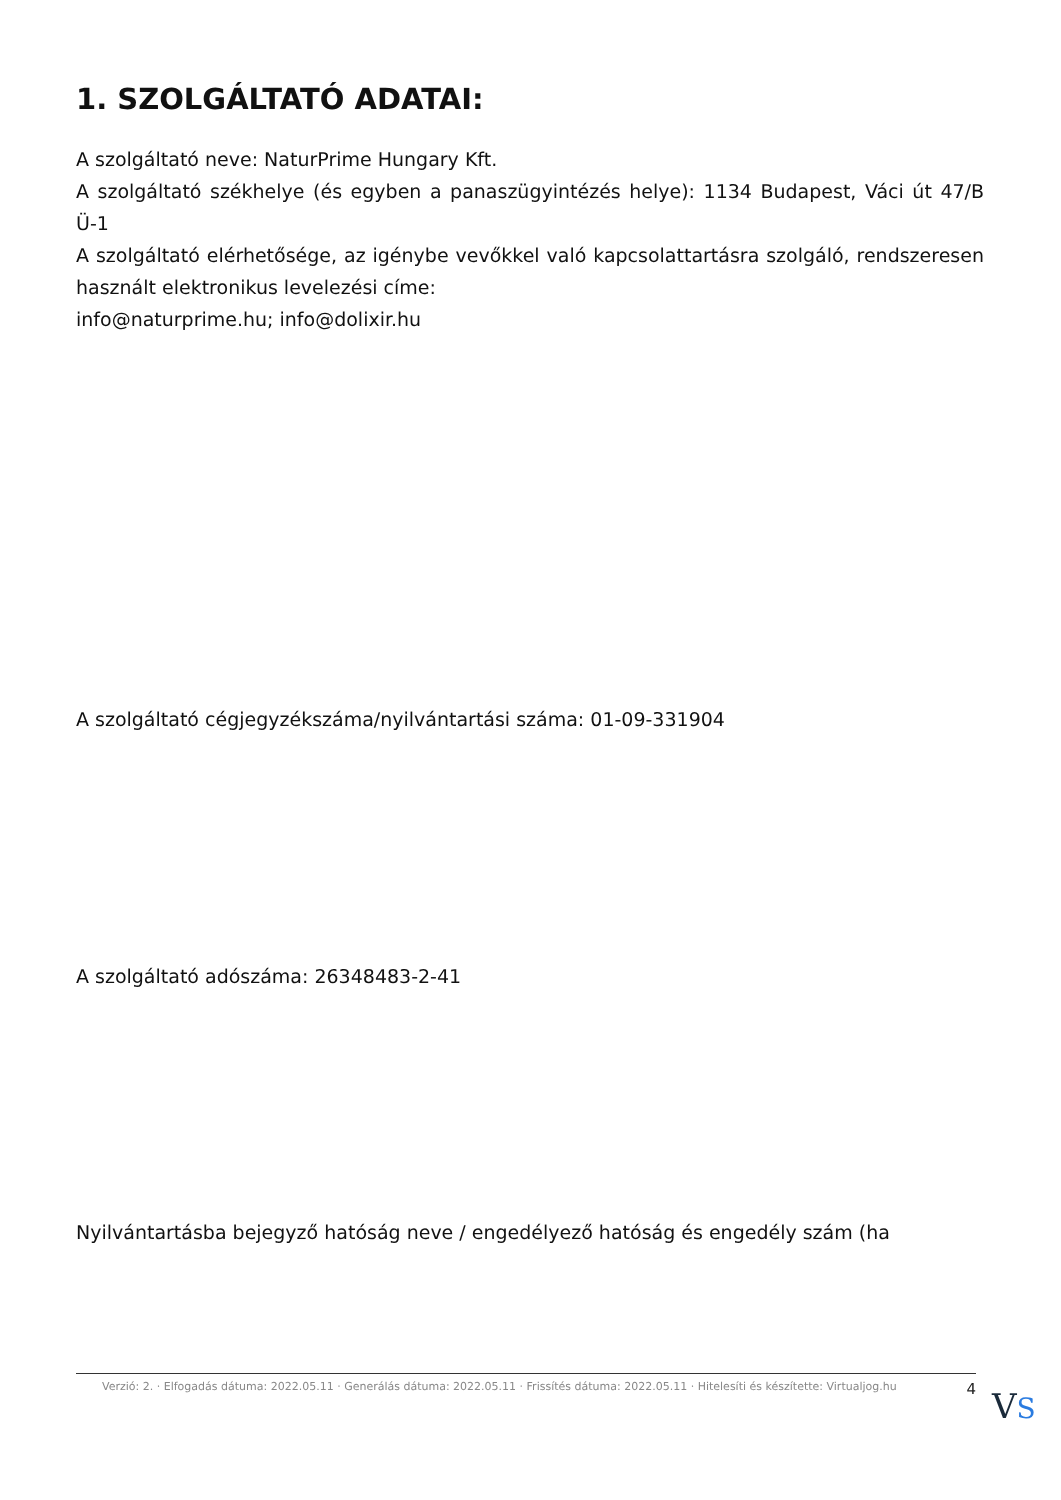1. SZOLGÁLTATÓ ADATAI:
A szolgáltató neve: NaturPrime Hungary Kft.
A szolgáltató székhelye (és egyben a panaszügyintézés helye): 1134 Budapest, Váci út 47/B Ü-1
A szolgáltató elérhetősége, az igénybe vevőkkel való kapcsolattartásra szolgáló, rendszeresen használt elektronikus levelezési címe:
info@naturprime.hu; info@dolixir.hu
A szolgáltató cégjegyzékszáma/nyilvántartási száma: 01-09-331904
A szolgáltató adószáma: 26348483-2-41
Nyilvántartásba bejegyző hatóság neve / engedélyező hatóság és engedély szám (ha
Verzió: 2. · Elfogadás dátuma: 2022.05.11 · Generálás dátuma: 2022.05.11 · Frissítés dátuma: 2022.05.11 · Hitelesíti és készítette: Virtualjog.hu 4
VS